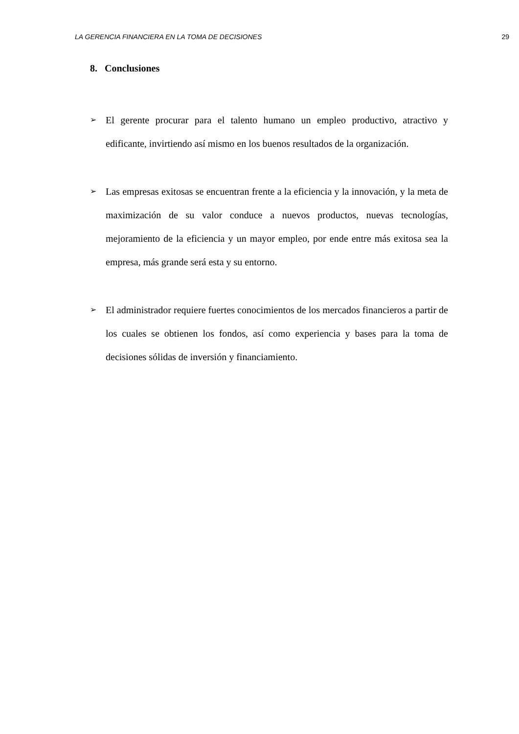LA GERENCIA FINANCIERA EN LA TOMA DE DECISIONES 29
8. Conclusiones
➢ El gerente procurar para el talento humano un empleo productivo, atractivo y edificante, invirtiendo así mismo en los buenos resultados de la organización.
➢ Las empresas exitosas se encuentran frente a la eficiencia y la innovación, y la meta de maximización de su valor conduce a nuevos productos, nuevas tecnologías, mejoramiento de la eficiencia y un mayor empleo, por ende entre más exitosa sea la empresa, más grande será esta y su entorno.
➢ El administrador requiere fuertes conocimientos de los mercados financieros a partir de los cuales se obtienen los fondos, así como experiencia y bases para la toma de decisiones sólidas de inversión y financiamiento.